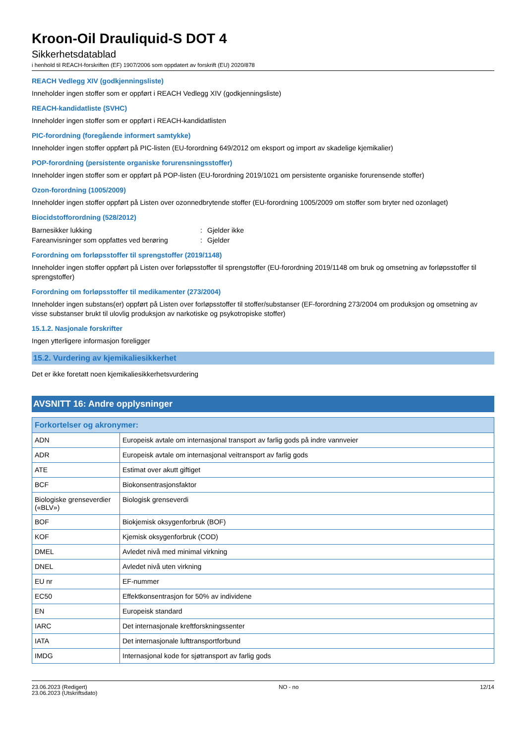Kroon-Oil Drauliquid-S DOT 4
Sikkerhetsdatablad
i henhold til REACH-forskriften (EF) 1907/2006 som oppdatert av forskrift (EU) 2020/878
REACH Vedlegg XIV (godkjenningsliste)
Inneholder ingen stoffer som er oppført i REACH Vedlegg XIV (godkjenningsliste)
REACH-kandidatliste (SVHC)
Inneholder ingen stoffer som er oppført i REACH-kandidatlisten
PIC-forordning (foregående informert samtykke)
Inneholder ingen stoffer oppført på PIC-listen (EU-forordning 649/2012 om eksport og import av skadelige kjemikalier)
POP-forordning (persistente organiske forurensningsstoffer)
Inneholder ingen stoffer som er oppført på POP-listen (EU-forordning 2019/1021 om persistente organiske forurensende stoffer)
Ozon-forordning (1005/2009)
Inneholder ingen stoffer oppført på Listen over ozonnedbrytende stoffer (EU-forordning 1005/2009 om stoffer som bryter ned ozonlaget)
Biocidstofforordning (528/2012)
Barnesikker lukking: Gjelder ikke
Fareanvisninger som oppfattes ved berøring: Gjelder
Forordning om forløpsstoffer til sprengstoffer (2019/1148)
Inneholder ingen stoffer oppført på Listen over forløpsstoffer til sprengstoffer (EU-forordning 2019/1148 om bruk og omsetning av forløpsstoffer til sprengstoffer)
Forordning om forløpsstoffer til medikamenter (273/2004)
Inneholder ingen substans(er) oppført på Listen over forløpsstoffer til stoffer/substanser (EF-forordning 273/2004 om produksjon og omsetning av visse substanser brukt til ulovlig produksjon av narkotiske og psykotropiske stoffer)
15.1.2. Nasjonale forskrifter
Ingen ytterligere informasjon foreligger
15.2. Vurdering av kjemikaliesikkerhet
Det er ikke foretatt noen kjemikaliesikkerhetsvurdering
AVSNITT 16: Andre opplysninger
| Forkortelser og akronymer: | |
| --- | --- |
| ADN | Europeisk avtale om internasjonal transport av farlig gods på indre vannveier |
| ADR | Europeisk avtale om internasjonal veitransport av farlig gods |
| ATE | Estimat over akutt giftiget |
| BCF | Biokonsentrasjonsfaktor |
| Biologiske grenseverdier («BLV») | Biologisk grenseverdi |
| BOF | Biokjemisk oksygenforbruk (BOF) |
| KOF | Kjemisk oksygenforbruk (COD) |
| DMEL | Avledet nivå med minimal virkning |
| DNEL | Avledet nivå uten virkning |
| EU nr | EF-nummer |
| EC50 | Effektkonsentrasjon for 50% av individene |
| EN | Europeisk standard |
| IARC | Det internasjonale kreftforskningssenter |
| IATA | Det internasjonale lufttransportforbund |
| IMDG | Internasjonal kode for sjøtransport av farlig gods |
23.06.2023 (Redigert)
23.06.2023 (Utskriftsdato)
NO - no 12/14